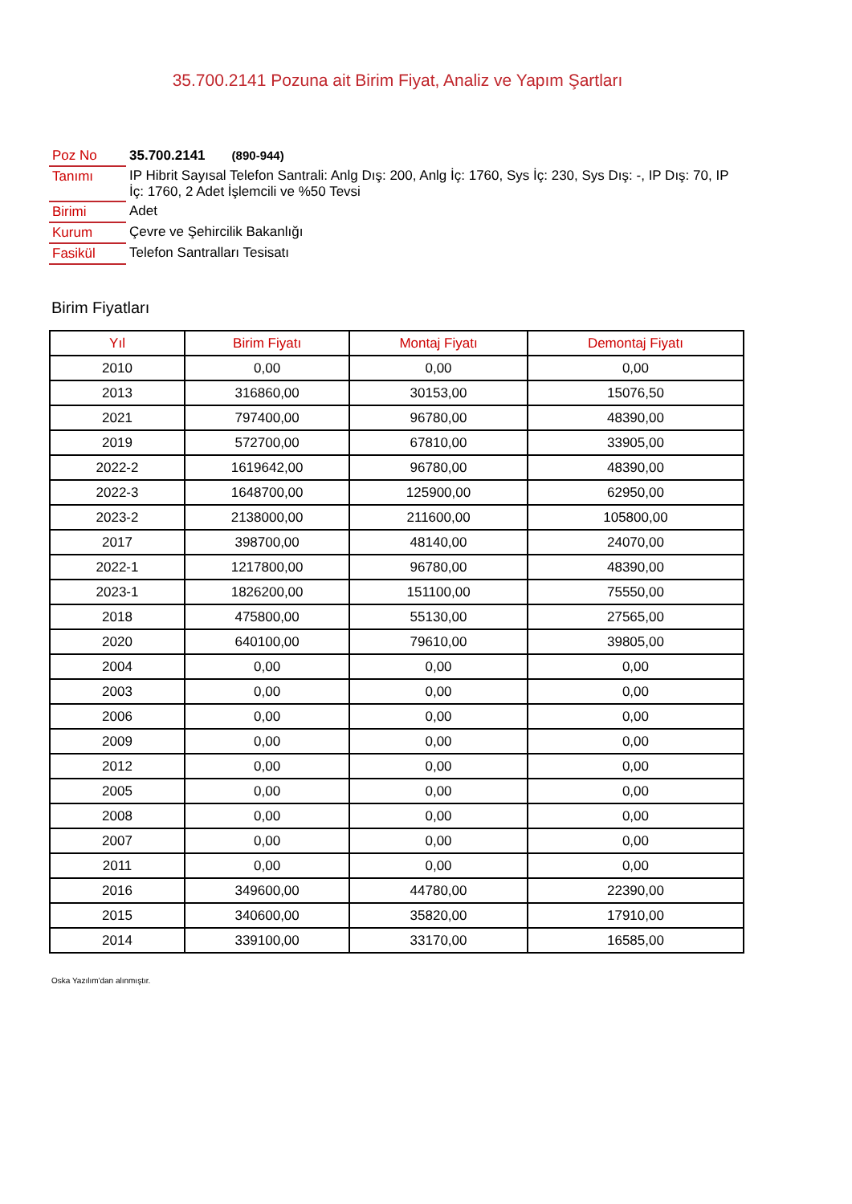35.700.2141 Pozuna ait Birim Fiyat, Analiz ve Yapım Şartları
| Poz No | 35.700.2141 (890-944) |
| Tanımı | IP Hibrit Sayısal Telefon Santrali: Anlg Dış: 200, Anlg İç: 1760, Sys İç: 230, Sys Dış: -, IP Dış: 70, IP İç: 1760, 2 Adet İşlemcili ve %50 Tevsi |
| Birimi | Adet |
| Kurum | Çevre ve Şehircilik Bakanlığı |
| Fasikül | Telefon Santralları Tesisatı |
Birim Fiyatları
| Yıl | Birim Fiyatı | Montaj Fiyatı | Demontaj Fiyatı |
| --- | --- | --- | --- |
| 2010 | 0,00 | 0,00 | 0,00 |
| 2013 | 316860,00 | 30153,00 | 15076,50 |
| 2021 | 797400,00 | 96780,00 | 48390,00 |
| 2019 | 572700,00 | 67810,00 | 33905,00 |
| 2022-2 | 1619642,00 | 96780,00 | 48390,00 |
| 2022-3 | 1648700,00 | 125900,00 | 62950,00 |
| 2023-2 | 2138000,00 | 211600,00 | 105800,00 |
| 2017 | 398700,00 | 48140,00 | 24070,00 |
| 2022-1 | 1217800,00 | 96780,00 | 48390,00 |
| 2023-1 | 1826200,00 | 151100,00 | 75550,00 |
| 2018 | 475800,00 | 55130,00 | 27565,00 |
| 2020 | 640100,00 | 79610,00 | 39805,00 |
| 2004 | 0,00 | 0,00 | 0,00 |
| 2003 | 0,00 | 0,00 | 0,00 |
| 2006 | 0,00 | 0,00 | 0,00 |
| 2009 | 0,00 | 0,00 | 0,00 |
| 2012 | 0,00 | 0,00 | 0,00 |
| 2005 | 0,00 | 0,00 | 0,00 |
| 2008 | 0,00 | 0,00 | 0,00 |
| 2007 | 0,00 | 0,00 | 0,00 |
| 2011 | 0,00 | 0,00 | 0,00 |
| 2016 | 349600,00 | 44780,00 | 22390,00 |
| 2015 | 340600,00 | 35820,00 | 17910,00 |
| 2014 | 339100,00 | 33170,00 | 16585,00 |
Oska Yazılım'dan alınmıştır.